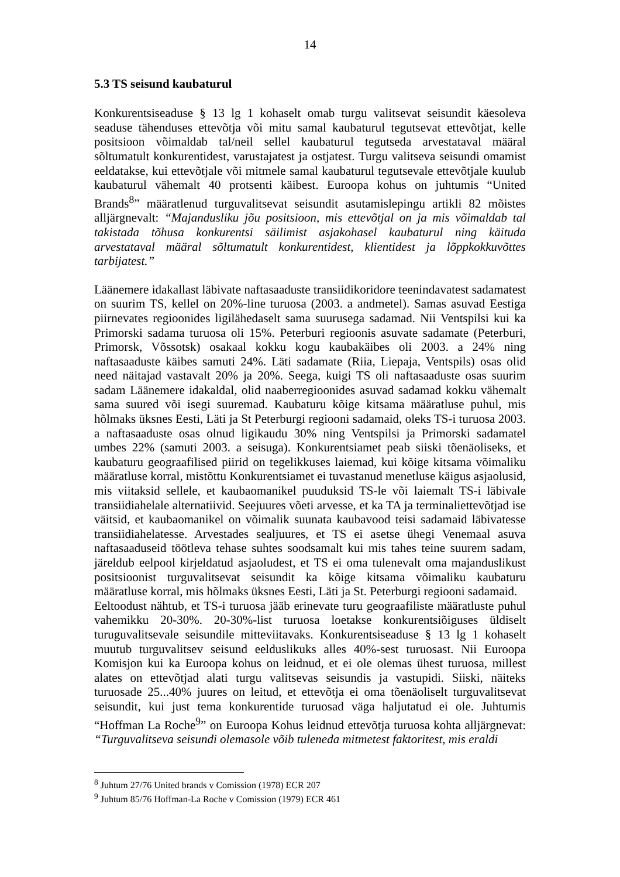14
5.3 TS seisund kaubaturul
Konkurentsiseaduse § 13 lg 1 kohaselt omab turgu valitsevat seisundit käesoleva seaduse tähenduses ettevõtja või mitu samal kaubaturul tegutsevat ettevõtjat, kelle positsioon võimaldab tal/neil sellel kaubaturul tegutseda arvestataval määral sõltumatult konkurentidest, varustajatest ja ostjatest. Turgu valitseva seisundi omamist eeldatakse, kui ettevõtjale või mitmele samal kaubaturul tegutsevale ettevõtjale kuulub kaubaturul vähemalt 40 protsenti käibest. Euroopa kohus on juhtumis “United Brands<sup>8</sup>” määratlenud turguvalitsevat seisundit asutamislepingu artikli 82 mõistes alljärgnevalt: “Majandusliku jõu positsioon, mis ettevõtjal on ja mis võimaldab tal takistada tõhusa konkurentsi säilimist asjakohasel kaubaturul ning käituda arvestataval määral sõltumatult konkurentidest, klientidest ja lõppkokkuvõttes tarbijatest.”
Läänemere idakallast läbivate naftasaaduste transiidikoridore teenindavatest sadamatest on suurim TS, kellel on 20%-line turuosa (2003. a andmetel). Samas asuvad Eestiga piirnevates regioonides ligilähedaselt sama suurusega sadamad. Nii Ventspilsi kui ka Primorski sadama turuosa oli 15%. Peterburi regioonis asuvate sadamate (Peterburi, Primorsk, Võssotsk) osakaal kokku kogu kaubakäibes oli 2003. a 24% ning naftasaaduste käibes samuti 24%. Läti sadamate (Riia, Liepaja, Ventspils) osas olid need näitajad vastavalt 20% ja 20%. Seega, kuigi TS oli naftasaaduste osas suurim sadam Läänemere idakaldal, olid naaberregioonides asuvad sadamad kokku vähemalt sama suured või isegi suuremad. Kaubaturu kõige kitsama määratluse puhul, mis hõlmaks üksnes Eesti, Läti ja St Peterburgi regiooni sadamaid, oleks TS-i turuosa 2003. a naftasaaduste osas olnud ligikaudu 30% ning Ventspilsi ja Primorski sadamatel umbes 22% (samuti 2003. a seisuga). Konkurentsiamet peab siiski tõenäoliseks, et kaubaturu geograafilised piirid on tegelikkuses laiemad, kui kõige kitsama võimaliku määratluse korral, mistõttu Konkurentsiamet ei tuvastanud menetluse käigus asjaolusid, mis viitaksid sellele, et kaubaomanikel puuduksid TS-le või laiemalt TS-i läbivale transiidiahelale alternatiivid. Seejuures võeti arvesse, et ka TA ja terminaliettevõtjad ise väitsid, et kaubaomanikel on võimalik suunata kaubavood teisi sadamaid läbivatesse transiidiahelatesse. Arvestades sealjuures, et TS ei asetse ühegi Venemaal asuva naftasaaduseid töötleva tehase suhtes soodsamalt kui mis tahes teine suurem sadam, järeldub eelpool kirjeldatud asjaoludest, et TS ei oma tulenevalt oma majanduslikust positsioonist turguvalitsevat seisundit ka kõige kitsama võimaliku kaubaturu määratluse korral, mis hõlmaks üksnes Eesti, Läti ja St. Peterburgi regiooni sadamaid.
Eeltoodust nähtub, et TS-i turuosa jääb erinevate turu geograafiliste määratluste puhul vahemikku 20-30%. 20-30%-list turuosa loetakse konkurentsiõiguses üldiselt turuguvalitsevale seisundile mitteviitavaks. Konkurentsiseaduse § 13 lg 1 kohaselt muutub turguvalitsev seisund eelduslikuks alles 40%-sest turuosast. Nii Euroopa Komisjon kui ka Euroopa kohus on leidnud, et ei ole olemas ühest turuosa, millest alates on ettevõtjad alati turgu valitsevas seisundis ja vastupidi. Siiski, näiteks turuosade 25...40% juures on leitud, et ettevõtja ei oma tõenäoliselt turguvalitsevat seisundit, kui just tema konkurentide turuosad väga haljutatud ei ole. Juhtumis “Hoffman La Roche<sup>9</sup>” on Euroopa Kohus leidnud ettevõtja turuosa kohta alljärgnevat: “Turguvalitseva seisundi olemasole võib tuleneda mitmetest faktoritest, mis eraldi
<sup>8</sup> Juhtum 27/76 United brands v Comission (1978) ECR 207
<sup>9</sup> Juhtum 85/76 Hoffman-La Roche v Comission (1979) ECR 461